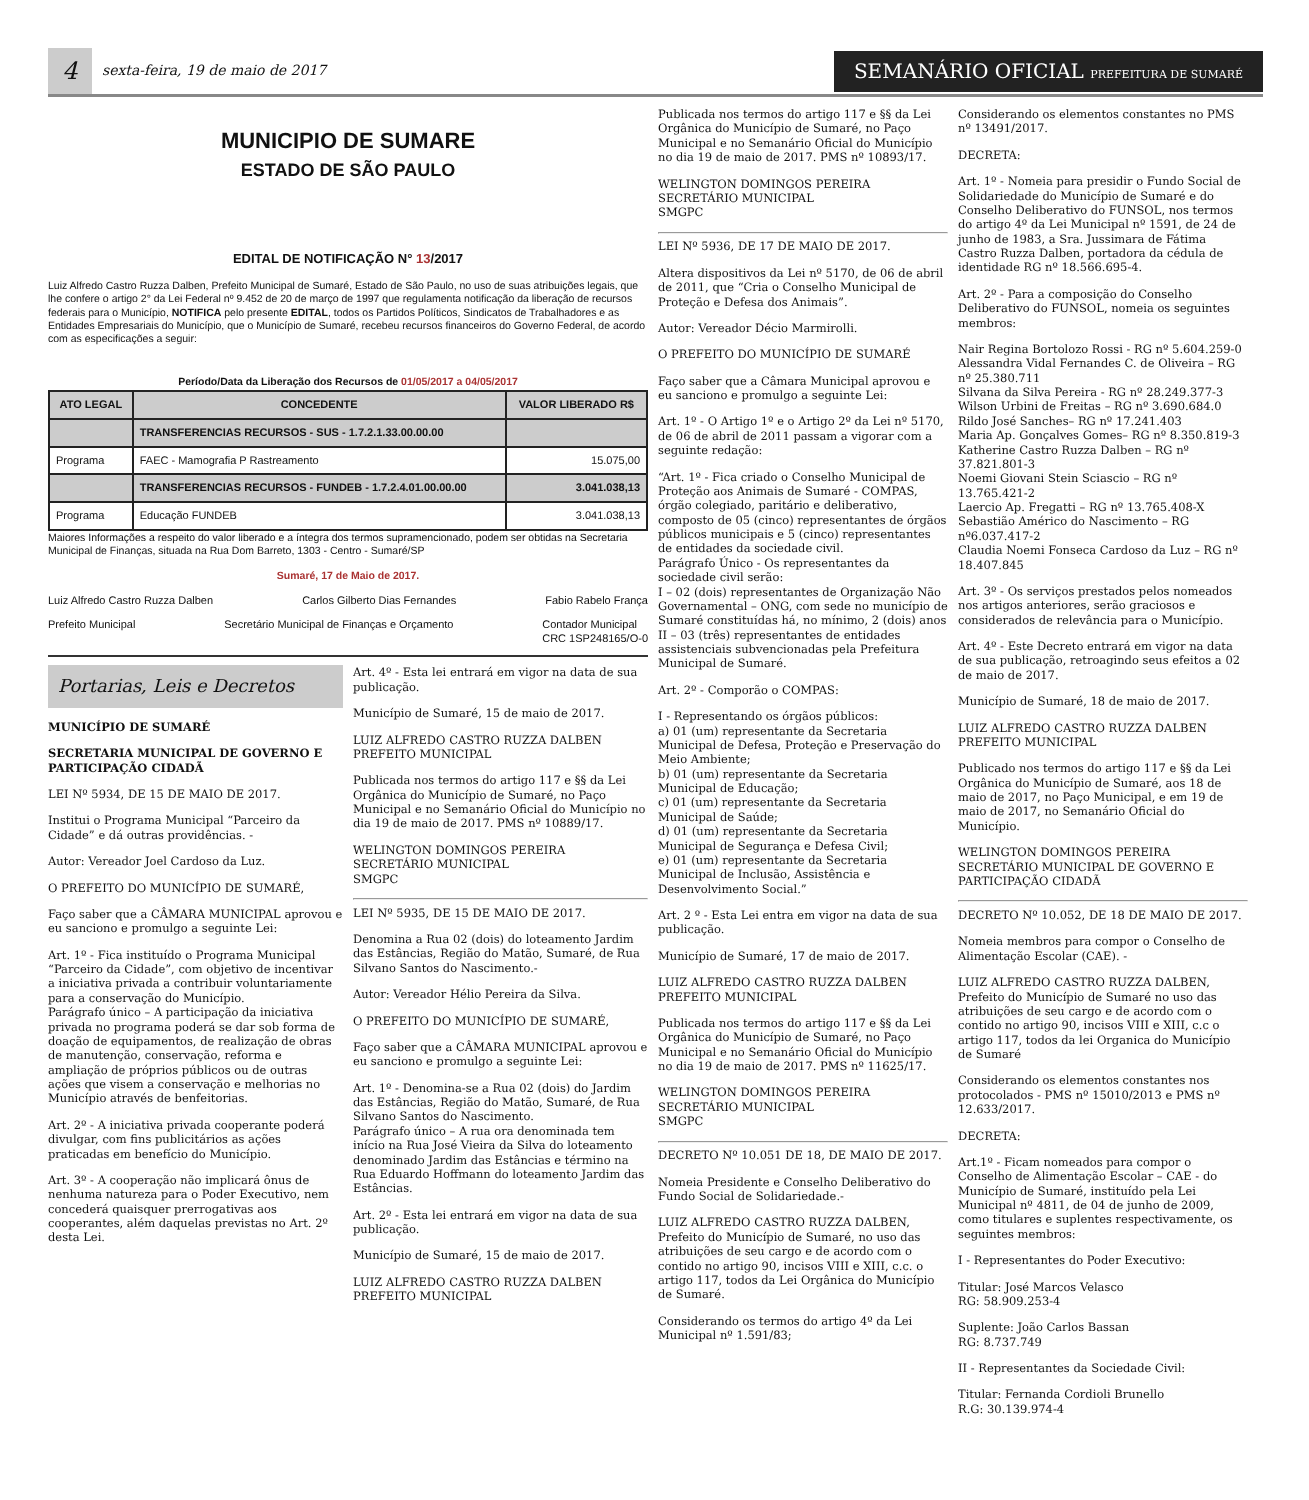4
sexta-feira, 19 de maio de 2017
SEMANÁRIO OFICIAL PREFEITURA DE SUMARÉ
MUNICIPIO DE SUMARE
ESTADO DE SÃO PAULO
EDITAL DE NOTIFICAÇÃO N° 13/2017
Luiz Alfredo Castro Ruzza Dalben, Prefeito Municipal de Sumaré, Estado de São Paulo, no uso de suas atribuições legais, que lhe confere o artigo 2° da Lei Federal nº 9.452 de 20 de março de 1997 que regulamenta notificação da liberação de recursos federais para o Município, NOTIFICA pelo presente EDITAL, todos os Partidos Políticos, Sindicatos de Trabalhadores e as Entidades Empresariais do Município, que o Município de Sumaré, recebeu recursos financeiros do Governo Federal, de acordo com as especificações a seguir:
Período/Data da Liberação dos Recursos de 01/05/2017 a 04/05/2017
| ATO LEGAL | CONCEDENTE | VALOR LIBERADO R$ |
| --- | --- | --- |
| | TRANSFERENCIAS RECURSOS - SUS - 1.7.2.1.33.00.00.00 | |
| Programa | FAEC - Mamografia P Rastreamento | 15.075,00 |
| | TRANSFERENCIAS RECURSOS - FUNDEB - 1.7.2.4.01.00.00.00 | 3.041.038,13 |
| Programa | Educação FUNDEB | 3.041.038,13 |
Maiores Informações a respeito do valor liberado e a íntegra dos termos supramencionado, podem ser obtidas na Secretaria Municipal de Finanças, situada na Rua Dom Barreto, 1303 - Centro - Sumaré/SP
Sumaré, 17 de Maio de 2017.
Luiz Alfredo Castro Ruzza Dalben Carlos Gilberto Dias Fernandes Fabio Rabelo França
Prefeito Municipal Secretário Municipal de Finanças e Orçamento Contador Municipal
CRC 1SP248165/O-0
Portarias, Leis e Decretos
MUNICÍPIO DE SUMARÉ
SECRETARIA MUNICIPAL DE GOVERNO E PARTICIPAÇÃO CIDADÃ
LEI Nº 5934, DE 15 DE MAIO DE 2017.
Institui o Programa Municipal “Parceiro da Cidade” e dá outras providências. -
Autor: Vereador Joel Cardoso da Luz.
O PREFEITO DO MUNICÍPIO DE SUMARÉ,
Faço saber que a CÂMARA MUNICIPAL aprovou e eu sanciono e promulgo a seguinte Lei:
Art. 1º - Fica instituído o Programa Municipal “Parceiro da Cidade”, com objetivo de incentivar a iniciativa privada a contribuir voluntariamente para a conservação do Município.
Parágrafo único – A participação da iniciativa privada no programa poderá se dar sob forma de doação de equipamentos, de realização de obras de manutenção, conservação, reforma e ampliação de próprios públicos ou de outras ações que visem a conservação e melhorias no Município através de benfeitorias.
Art. 2º - A iniciativa privada cooperante poderá divulgar, com fins publicitários as ações praticadas em benefício do Município.
Art. 3º - A cooperação não implicará ônus de nenhuma natureza para o Poder Executivo, nem concederá quaisquer prerrogativas aos cooperantes, além daquelas previstas no Art. 2º desta Lei.
Art. 4º - Esta lei entrará em vigor na data de sua publicação.
Município de Sumaré, 15 de maio de 2017.
LUIZ ALFREDO CASTRO RUZZA DALBEN
PREFEITO MUNICIPAL
Publicada nos termos do artigo 117 e §§ da Lei Orgânica do Município de Sumaré, no Paço Municipal e no Semanário Oficial do Município no dia 19 de maio de 2017. PMS nº 10889/17.
WELINGTON DOMINGOS PEREIRA
SECRETÁRIO MUNICIPAL
SMGPC
LEI Nº 5935, DE 15 DE MAIO DE 2017.
Denomina a Rua 02 (dois) do loteamento Jardim das Estâncias, Região do Matão, Sumaré, de Rua Silvano Santos do Nascimento.-
Autor: Vereador Hélio Pereira da Silva.
O PREFEITO DO MUNICÍPIO DE SUMARÉ,
Faço saber que a CÂMARA MUNICIPAL aprovou e eu sanciono e promulgo a seguinte Lei:
Art. 1º - Denomina-se a Rua 02 (dois) do Jardim das Estâncias, Região do Matão, Sumaré, de Rua Silvano Santos do Nascimento.
Parágrafo único – A rua ora denominada tem início na Rua José Vieira da Silva do loteamento denominado Jardim das Estâncias e término na Rua Eduardo Hoffmann do loteamento Jardim das Estâncias.
Art. 2º - Esta lei entrará em vigor na data de sua publicação.
Município de Sumaré, 15 de maio de 2017.
LUIZ ALFREDO CASTRO RUZZA DALBEN
PREFEITO MUNICIPAL
Publicada nos termos do artigo 117 e §§ da Lei Orgânica do Município de Sumaré, no Paço Municipal e no Semanário Oficial do Município no dia 19 de maio de 2017. PMS nº 10893/17.
WELINGTON DOMINGOS PEREIRA
SECRETÁRIO MUNICIPAL
SMGPC
LEI Nº 5936, DE 17 DE MAIO DE 2017.
Altera dispositivos da Lei nº 5170, de 06 de abril de 2011, que “Cria o Conselho Municipal de Proteção e Defesa dos Animais”.
Autor: Vereador Décio Marmirolli.
O PREFEITO DO MUNICÍPIO DE SUMARÉ
Faço saber que a Câmara Municipal aprovou e eu sanciono e promulgo a seguinte Lei:
Art. 1º - O Artigo 1º e o Artigo 2º da Lei nº 5170, de 06 de abril de 2011 passam a vigorar com a seguinte redação:
“Art. 1º - Fica criado o Conselho Municipal de Proteção aos Animais de Sumaré - COMPAS, órgão colegiado, paritário e deliberativo, composto de 05 (cinco) representantes de órgãos públicos municipais e 5 (cinco) representantes de entidades da sociedade civil.
Parágrafo Único - Os representantes da sociedade civil serão:
I – 02 (dois) representantes de Organização Não Governamental – ONG, com sede no município de Sumaré constituídas há, no mínimo, 2 (dois) anos
II – 03 (três) representantes de entidades assistenciais subvencionadas pela Prefeitura Municipal de Sumaré.
Art. 2º - Comporão o COMPAS:
I - Representando os órgãos públicos:
a) 01 (um) representante da Secretaria Municipal de Defesa, Proteção e Preservação do Meio Ambiente;
b) 01 (um) representante da Secretaria Municipal de Educação;
c) 01 (um) representante da Secretaria Municipal de Saúde;
d) 01 (um) representante da Secretaria Municipal de Segurança e Defesa Civil;
e) 01 (um) representante da Secretaria Municipal de Inclusão, Assistência e Desenvolvimento Social.”
Art. 2 º - Esta Lei entra em vigor na data de sua publicação.
Município de Sumaré, 17 de maio de 2017.
LUIZ ALFREDO CASTRO RUZZA DALBEN
PREFEITO MUNICIPAL
Publicada nos termos do artigo 117 e §§ da Lei Orgânica do Município de Sumaré, no Paço Municipal e no Semanário Oficial do Município no dia 19 de maio de 2017. PMS nº 11625/17.
WELINGTON DOMINGOS PEREIRA
SECRETÁRIO MUNICIPAL
SMGPC
DECRETO Nº 10.051 DE 18, DE MAIO DE 2017.
Nomeia Presidente e Conselho Deliberativo do Fundo Social de Solidariedade.-
LUIZ ALFREDO CASTRO RUZZA DALBEN, Prefeito do Município de Sumaré, no uso das atribuições de seu cargo e de acordo com o contido no artigo 90, incisos VIII e XIII, c.c. o artigo 117, todos da Lei Orgânica do Município de Sumaré.
Considerando os termos do artigo 4º da Lei Municipal nº 1.591/83;
Considerando os elementos constantes no PMS nº 13491/2017.
DECRETA:
Art. 1º - Nomeia para presidir o Fundo Social de Solidariedade do Município de Sumaré e do Conselho Deliberativo do FUNSOL, nos termos do artigo 4º da Lei Municipal nº 1591, de 24 de junho de 1983, a Sra. Jussimara de Fátima Castro Ruzza Dalben, portadora da cédula de identidade RG nº 18.566.695-4.
Art. 2º - Para a composição do Conselho Deliberativo do FUNSOL, nomeia os seguintes membros:
Nair Regina Bortolozo Rossi - RG nº 5.604.259-0
Alessandra Vidal Fernandes C. de Oliveira – RG nº 25.380.711
Silvana da Silva Pereira - RG nº 28.249.377-3
Wilson Urbini de Freitas – RG nº 3.690.684.0
Rildo José Sanches– RG nº 17.241.403
Maria Ap. Gonçalves Gomes– RG nº 8.350.819-3
Katherine Castro Ruzza Dalben – RG nº 37.821.801-3
Noemi Giovani Stein Sciascio – RG nº 13.765.421-2
Laercio Ap. Fregatti – RG nº 13.765.408-X
Sebastião Américo do Nascimento – RG nº6.037.417-2
Claudia Noemi Fonseca Cardoso da Luz – RG nº 18.407.845
Art. 3º - Os serviços prestados pelos nomeados nos artigos anteriores, serão graciosos e considerados de relevância para o Município.
Art. 4º - Este Decreto entrará em vigor na data de sua publicação, retroagindo seus efeitos a 02 de maio de 2017.
Município de Sumaré, 18 de maio de 2017.
LUIZ ALFREDO CASTRO RUZZA DALBEN
PREFEITO MUNICIPAL
Publicado nos termos do artigo 117 e §§ da Lei Orgânica do Município de Sumaré, aos 18 de maio de 2017, no Paço Municipal, e em 19 de maio de 2017, no Semanário Oficial do Município.
WELINGTON DOMINGOS PEREIRA
SECRETÁRIO MUNICIPAL DE GOVERNO E PARTICIPAÇÃO CIDADÃ
DECRETO Nº 10.052, DE 18 DE MAIO DE 2017.
Nomeia membros para compor o Conselho de Alimentação Escolar (CAE). -
LUIZ ALFREDO CASTRO RUZZA DALBEN, Prefeito do Município de Sumaré no uso das atribuições de seu cargo e de acordo com o contido no artigo 90, incisos VIII e XIII, c.c o artigo 117, todos da lei Organica do Município de Sumaré
Considerando os elementos constantes nos protocolados - PMS nº 15010/2013 e PMS nº 12.633/2017.
DECRETA:
Art.1º - Ficam nomeados para compor o Conselho de Alimentação Escolar – CAE - do Município de Sumaré, instituído pela Lei Municipal nº 4811, de 04 de junho de 2009, como titulares e suplentes respectivamente, os seguintes membros:
I - Representantes do Poder Executivo:
Titular: José Marcos Velasco
RG: 58.909.253-4
Suplente: João Carlos Bassan
RG: 8.737.749
II - Representantes da Sociedade Civil:
Titular: Fernanda Cordioli Brunello
R.G: 30.139.974-4